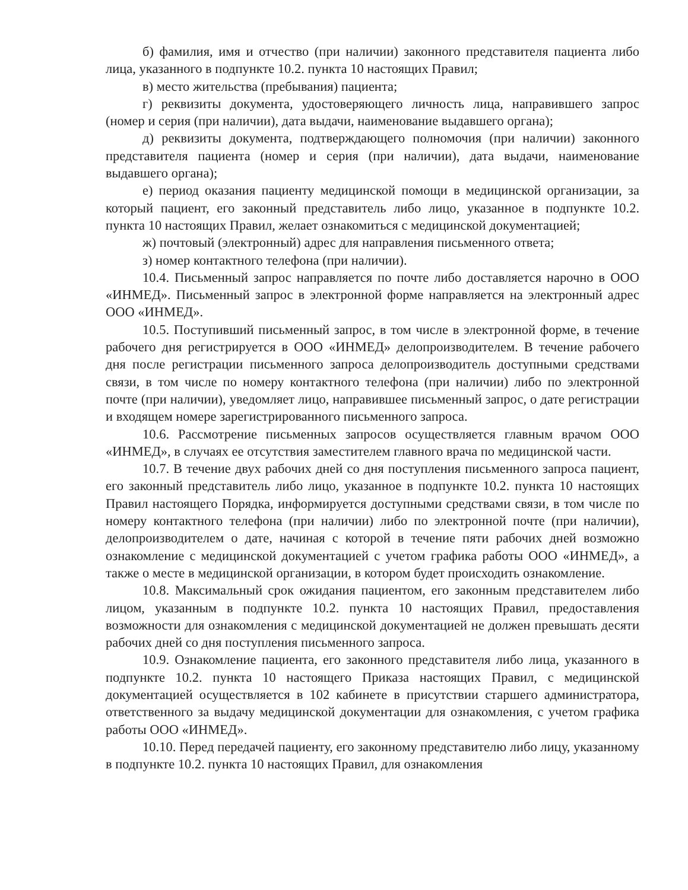б) фамилия, имя и отчество (при наличии) законного представителя пациента либо лица, указанного в подпункте 10.2. пункта 10 настоящих Правил;
в) место жительства (пребывания) пациента;
г) реквизиты документа, удостоверяющего личность лица, направившего запрос (номер и серия (при наличии), дата выдачи, наименование выдавшего органа);
д) реквизиты документа, подтверждающего полномочия (при наличии) законного представителя пациента (номер и серия (при наличии), дата выдачи, наименование выдавшего органа);
е) период оказания пациенту медицинской помощи в медицинской организации, за который пациент, его законный представитель либо лицо, указанное в подпункте 10.2. пункта 10 настоящих Правил, желает ознакомиться с медицинской документацией;
ж) почтовый (электронный) адрес для направления письменного ответа;
з) номер контактного телефона (при наличии).
10.4. Письменный запрос направляется по почте либо доставляется нарочно в ООО «ИНМЕД». Письменный запрос в электронной форме направляется на электронный адрес ООО «ИНМЕД».
10.5. Поступивший письменный запрос, в том числе в электронной форме, в течение рабочего дня регистрируется в ООО «ИНМЕД» делопроизводителем. В течение рабочего дня после регистрации письменного запроса делопроизводитель доступными средствами связи, в том числе по номеру контактного телефона (при наличии) либо по электронной почте (при наличии), уведомляет лицо, направившее письменный запрос, о дате регистрации и входящем номере зарегистрированного письменного запроса.
10.6. Рассмотрение письменных запросов осуществляется главным врачом ООО «ИНМЕД», в случаях ее отсутствия заместителем главного врача по медицинской части.
10.7. В течение двух рабочих дней со дня поступления письменного запроса пациент, его законный представитель либо лицо, указанное в подпункте 10.2. пункта 10 настоящих Правил настоящего Порядка, информируется доступными средствами связи, в том числе по номеру контактного телефона (при наличии) либо по электронной почте (при наличии), делопроизводителем о дате, начиная с которой в течение пяти рабочих дней возможно ознакомление с медицинской документацией с учетом графика работы ООО «ИНМЕД», а также о месте в медицинской организации, в котором будет происходить ознакомление.
10.8. Максимальный срок ожидания пациентом, его законным представителем либо лицом, указанным в подпункте 10.2. пункта 10 настоящих Правил, предоставления возможности для ознакомления с медицинской документацией не должен превышать десяти рабочих дней со дня поступления письменного запроса.
10.9. Ознакомление пациента, его законного представителя либо лица, указанного в подпункте 10.2. пункта 10 настоящего Приказа настоящих Правил, с медицинской документацией осуществляется в 102 кабинете в присутствии старшего администратора, ответственного за выдачу медицинской документации для ознакомления, с учетом графика работы ООО «ИНМЕД».
10.10. Перед передачей пациенту, его законному представителю либо лицу, указанному в подпункте 10.2. пункта 10 настоящих Правил, для ознакомления